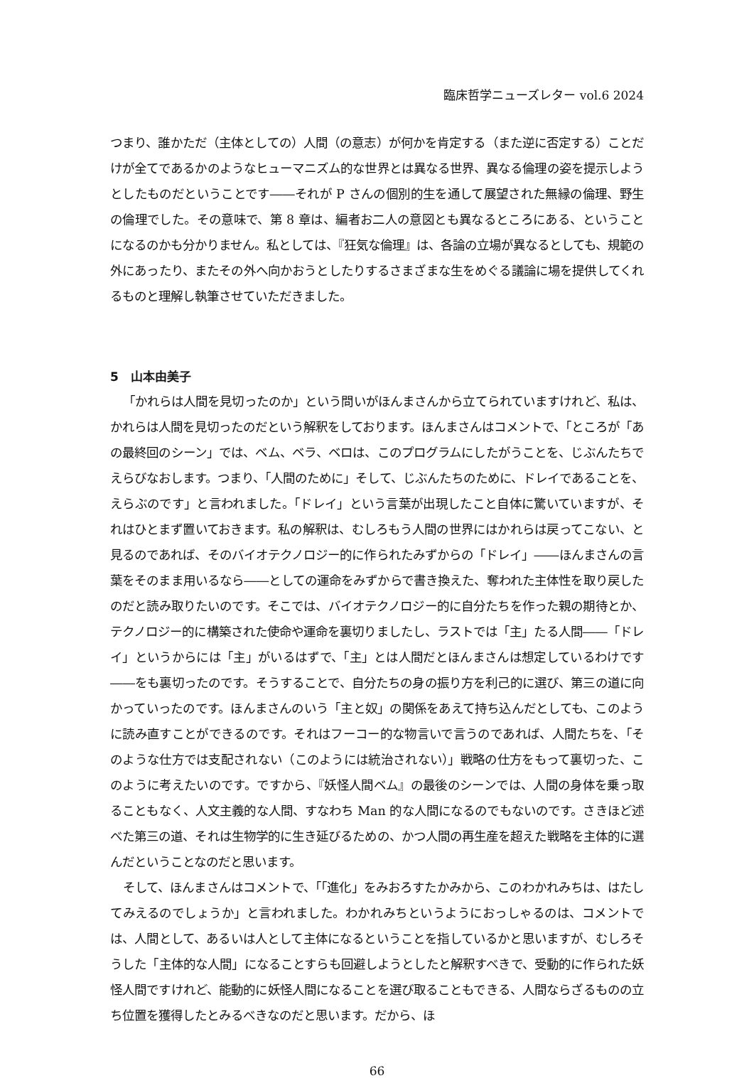臨床哲学ニューズレター vol.6 2024
つまり、誰かただ（主体としての）人間（の意志）が何かを肯定する（また逆に否定する）ことだけが全てであるかのようなヒューマニズム的な世界とは異なる世界、異なる倫理の姿を提示しようとしたものだということです――それが P さんの個別的生を通して展望された無縁の倫理、野生の倫理でした。その意味で、第 8 章は、編者お二人の意図とも異なるところにある、ということになるのかも分かりません。私としては、『狂気な倫理』は、各論の立場が異なるとしても、規範の外にあったり、またその外へ向かおうとしたりするさまざまな生をめぐる議論に場を提供してくれるものと理解し執筆させていただきました。
5　山本由美子
「かれらは人間を見切ったのか」という問いがほんまさんから立てられていますけれど、私は、かれらは人間を見切ったのだという解釈をしております。ほんまさんはコメントで、「ところが「あの最終回のシーン」では、ベム、ベラ、ベロは、このプログラムにしたがうことを、じぶんたちでえらびなおします。つまり、「人間のために」そして、じぶんたちのために、ドレイであることを、えらぶのです」と言われました。「ドレイ」という言葉が出現したこと自体に驚いていますが、それはひとまず置いておきます。私の解釈は、むしろもう人間の世界にはかれらは戻ってこない、と見るのであれば、そのバイオテクノロジー的に作られたみずからの「ドレイ」――ほんまさんの言葉をそのまま用いるなら――としての運命をみずからで書き換えた、奪われた主体性を取り戻したのだと読み取りたいのです。そこでは、バイオテクノロジー的に自分たちを作った親の期待とか、テクノロジー的に構築された使命や運命を裏切りましたし、ラストでは「主」たる人間――「ドレイ」というからには「主」がいるはずで、「主」とは人間だとほんまさんは想定しているわけです――をも裏切ったのです。そうすることで、自分たちの身の振り方を利己的に選び、第三の道に向かっていったのです。ほんまさんのいう「主と奴」の関係をあえて持ち込んだとしても、このように読み直すことができるのです。それはフーコー的な物言いで言うのであれば、人間たちを、「そのような仕方では支配されない（このようには統治されない）」戦略の仕方をもって裏切った、このように考えたいのです。ですから、『妖怪人間ベム』の最後のシーンでは、人間の身体を乗っ取ることもなく、人文主義的な人間、すなわち Man 的な人間になるのでもないのです。さきほど述べた第三の道、それは生物学的に生き延びるための、かつ人間の再生産を超えた戦略を主体的に選んだということなのだと思います。
そして、ほんまさんはコメントで、「「進化」をみおろすたかみから、このわかれみちは、はたしてみえるのでしょうか」と言われました。わかれみちというようにおっしゃるのは、コメントでは、人間として、あるいは人として主体になるということを指しているかと思いますが、むしろそうした「主体的な人間」になることすらも回避しようとしたと解釈すべきで、受動的に作られた妖怪人間ですけれど、能動的に妖怪人間になることを選び取ることもできる、人間ならざるものの立ち位置を獲得したとみるべきなのだと思います。だから、ほ
66